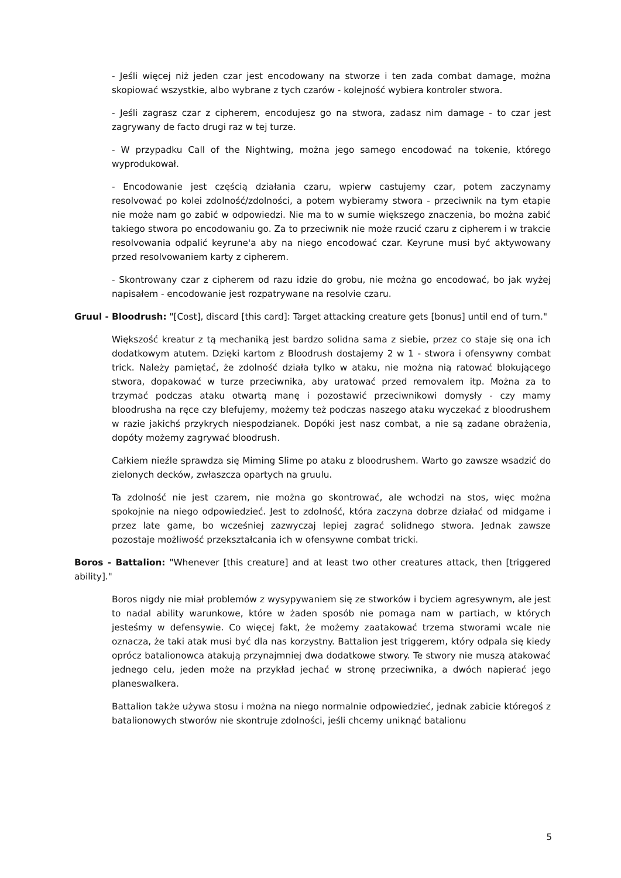- Jeśli więcej niż jeden czar jest encodowany na stworze i ten zada combat damage, można skopiować wszystkie, albo wybrane z tych czarów - kolejność wybiera kontroler stwora.
- Jeśli zagrasz czar z cipherem, encodujesz go na stwora, zadasz nim damage - to czar jest zagrywany de facto drugi raz w tej turze.
- W przypadku Call of the Nightwing, można jego samego encodować na tokenie, którego wyprodukował.
- Encodowanie jest częścią działania czaru, wpierw castujemy czar, potem zaczynamy resolvować po kolei zdolność/zdolności, a potem wybieramy stwora - przeciwnik na tym etapie nie może nam go zabić w odpowiedzi. Nie ma to w sumie większego znaczenia, bo można zabić takiego stwora po encodowaniu go. Za to przeciwnik nie może rzucić czaru z cipherem i w trakcie resolvowania odpalić keyrune'a aby na niego encodować czar. Keyrune musi być aktywowany przed resolvowaniem karty z cipherem.
- Skontrowany czar z cipherem od razu idzie do grobu, nie można go encodować, bo jak wyżej napisałem - encodowanie jest rozpatrywane na resolvie czaru.
Gruul - Bloodrush: "[Cost], discard [this card]: Target attacking creature gets [bonus] until end of turn."
Większość kreatur z tą mechaniką jest bardzo solidna sama z siebie, przez co staje się ona ich dodatkowym atutem. Dzięki kartom z Bloodrush dostajemy 2 w 1 - stwora i ofensywny combat trick. Należy pamiętać, że zdolność działa tylko w ataku, nie można nią ratować blokującego stwora, dopakować w turze przeciwnika, aby uratować przed removalem itp. Można za to trzymać podczas ataku otwartą manę i pozostawić przeciwnikowi domysły - czy mamy bloodrusha na ręce czy blefujemy, możemy też podczas naszego ataku wyczekać z bloodrushem w razie jakichś przykrych niespodzianek. Dopóki jest nasz combat, a nie są zadane obrażenia, dopóty możemy zagrywać bloodrush.
Całkiem nieźle sprawdza się Miming Slime po ataku z bloodrushem. Warto go zawsze wsadzić do zielonych decków, zwłaszcza opartych na gruulu.
Ta zdolność nie jest czarem, nie można go skontrować, ale wchodzi na stos, więc można spokojnie na niego odpowiedzieć. Jest to zdolność, która zaczyna dobrze działać od midgame i przez late game, bo wcześniej zazwyczaj lepiej zagrać solidnego stwora. Jednak zawsze pozostaje możliwość przekształcania ich w ofensywne combat tricki.
Boros - Battalion: "Whenever [this creature] and at least two other creatures attack, then [triggered ability]."
Boros nigdy nie miał problemów z wysypywaniem się ze stworków i byciem agresywnym, ale jest to nadal ability warunkowe, które w żaden sposób nie pomaga nam w partiach, w których jesteśmy w defensywie. Co więcej fakt, że możemy zaatakować trzema stworami wcale nie oznacza, że taki atak musi być dla nas korzystny. Battalion jest triggerem, który odpala się kiedy oprócz batalionowca atakują przynajmniej dwa dodatkowe stwory. Te stwory nie muszą atakować jednego celu, jeden może na przykład jechać w stronę przeciwnika, a dwóch napierać jego planeswalkera.
Battalion także używa stosu i można na niego normalnie odpowiedzieć, jednak zabicie któregoś z batalionowych stworów nie skontruje zdolności, jeśli chcemy uniknąć batalionu
5